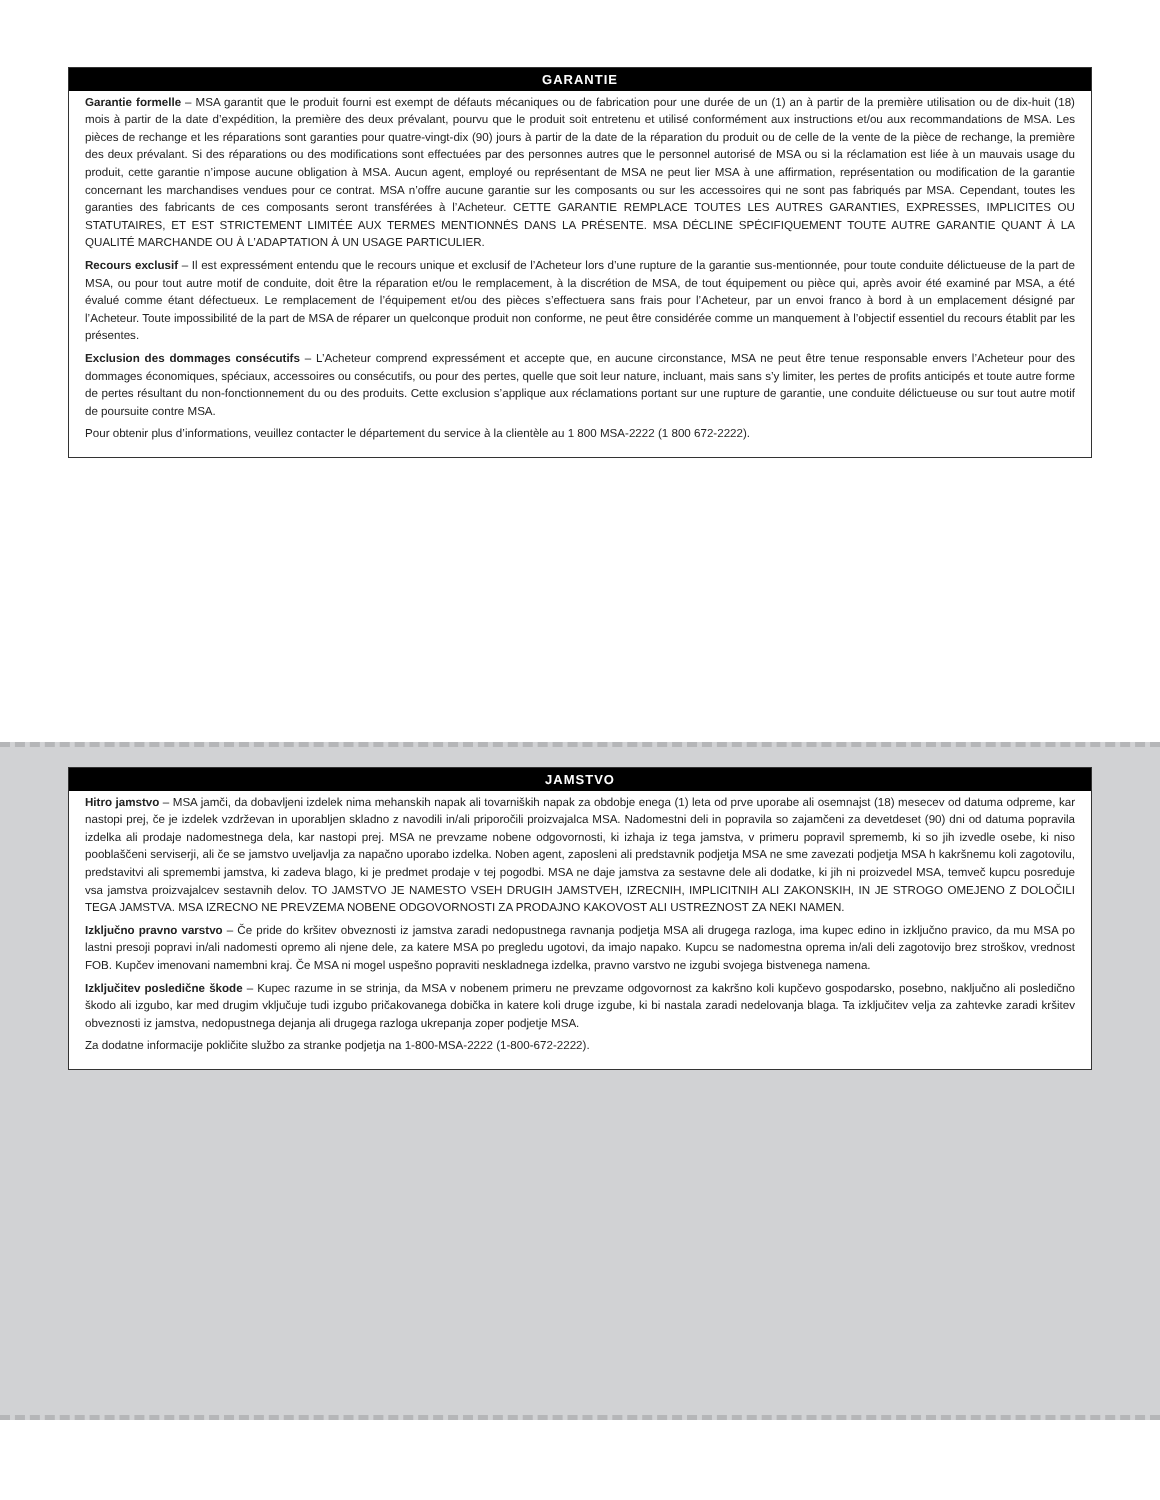GARANTIE
Garantie formelle – MSA garantit que le produit fourni est exempt de défauts mécaniques ou de fabrication pour une durée de un (1) an à partir de la première utilisation ou de dix-huit (18) mois à partir de la date d’expédition, la première des deux prévalant, pourvu que le produit soit entretenu et utilisé conformément aux instructions et/ou aux recommandations de MSA. Les pièces de rechange et les réparations sont garanties pour quatre-vingt-dix (90) jours à partir de la date de la réparation du produit ou de celle de la vente de la pièce de rechange, la première des deux prévalant. Si des réparations ou des modifications sont effectuées par des personnes autres que le personnel autorisé de MSA ou si la réclamation est liée à un mauvais usage du produit, cette garantie n’impose aucune obligation à MSA. Aucun agent, employé ou représentant de MSA ne peut lier MSA à une affirmation, représentation ou modification de la garantie concernant les marchandises vendues pour ce contrat. MSA n’offre aucune garantie sur les composants ou sur les accessoires qui ne sont pas fabriqués par MSA. Cependant, toutes les garanties des fabricants de ces composants seront transférées à l’Acheteur. CETTE GARANTIE REMPLACE TOUTES LES AUTRES GARANTIES, EXPRESSES, IMPLICITES OU STATUTAIRES, ET EST STRICTEMENT LIMITÉE AUX TERMES MENTIONNÉS DANS LA PRÉSENTE. MSA DÉCLINE SPÉCIFIQUEMENT TOUTE AUTRE GARANTIE QUANT À LA QUALITÉ MARCHANDE OU À L’ADAPTATION À UN USAGE PARTICULIER.
Recours exclusif – Il est expressément entendu que le recours unique et exclusif de l’Acheteur lors d’une rupture de la garantie sus-mentionnée, pour toute conduite délictueuse de la part de MSA, ou pour tout autre motif de conduite, doit être la réparation et/ou le remplacement, à la discrétion de MSA, de tout équipement ou pièce qui, après avoir été examiné par MSA, a été évalué comme étant défectueux. Le remplacement de l’équipement et/ou des pièces s’effectuera sans frais pour l’Acheteur, par un envoi franco à bord à un emplacement désigné par l’Acheteur. Toute impossibilité de la part de MSA de réparer un quelconque produit non conforme, ne peut être considérée comme un manquement à l’objectif essentiel du recours établit par les présentes.
Exclusion des dommages consécutifs – L’Acheteur comprend expressément et accepte que, en aucune circonstance, MSA ne peut être tenue responsable envers l’Acheteur pour des dommages économiques, spéciaux, accessoires ou consécutifs, ou pour des pertes, quelle que soit leur nature, incluant, mais sans s’y limiter, les pertes de profits anticipés et toute autre forme de pertes résultant du non-fonctionnement du ou des produits. Cette exclusion s’applique aux réclamations portant sur une rupture de garantie, une conduite délictueuse ou sur tout autre motif de poursuite contre MSA.
Pour obtenir plus d’informations, veuillez contacter le département du service à la clientèle au 1 800 MSA-2222 (1 800 672-2222).
JAMSTVO
Hitro jamstvo – MSA jamči, da dobavljeni izdelek nima mehanskih napak ali tovarniških napak za obdobje enega (1) leta od prve uporabe ali osemnajst (18) mesecev od datuma odpreme, kar nastopi prej, če je izdelek vzdrževan in uporabljen skladno z navodili in/ali priporočili proizvajalca MSA. Nadomestni deli in popravila so zajamčeni za devetdeset (90) dni od datuma popravila izdelka ali prodaje nadomestnega dela, kar nastopi prej. MSA ne prevzame nobene odgovornosti, ki izhaja iz tega jamstva, v primeru popravil sprememb, ki so jih izvedle osebe, ki niso pooblaščeni serviserji, ali če se jamstvo uveljavlja za napačno uporabo izdelka. Noben agent, zaposleni ali predstavnik podjetja MSA ne sme zavezati podjetja MSA h kakršnemu koli zagotovilu, predstavitvi ali spremembi jamstva, ki zadeva blago, ki je predmet prodaje v tej pogodbi. MSA ne daje jamstva za sestavne dele ali dodatke, ki jih ni proizvedel MSA, temveč kupcu posreduje vsa jamstva proizvajalcev sestavnih delov. TO JAMSTVO JE NAMESTO VSEH DRUGIH JAMSTVEH, IZRECNIH, IMPLICITNIH ALI ZAKONSKIH, IN JE STROGO OMEJENO Z DOLOČILI TEGA JAMSTVA. MSA IZRECNO NE PREVZEMA NOBENE ODGOVORNOSTI ZA PRODAJNO KAKOVOST ALI USTREZNOST ZA NEKI NAMEN.
Izključno pravno varstvo – Če pride do kršitev obveznosti iz jamstva zaradi nedopustnega ravnanja podjetja MSA ali drugega razloga, ima kupec edino in izključno pravico, da mu MSA po lastni presoji popravi in/ali nadomesti opremo ali njene dele, za katere MSA po pregledu ugotovi, da imajo napako. Kupcu se nadomestna oprema in/ali deli zagotovijo brez stroškov, vrednost FOB. Kupčev imenovani namembni kraj. Če MSA ni mogel uspešno popraviti neskladnega izdelka, pravno varstvo ne izgubi svojega bistvenega namena.
Izključitev posledične škode – Kupec razume in se strinja, da MSA v nobenem primeru ne prevzame odgovornost za kakršno koli kupčevo gospodarsko, posebno, naključno ali posledično škodo ali izgubo, kar med drugim vključuje tudi izgubo pričakovanega dobička in katere koli druge izgube, ki bi nastala zaradi nedelovanja blaga. Ta izključitev velja za zahtevke zaradi kršitev obveznosti iz jamstva, nedopustnega dejanja ali drugega razloga ukrepanja zoper podjetje MSA.
Za dodatne informacije pokličite službo za stranke podjetja na 1-800-MSA-2222 (1-800-672-2222).